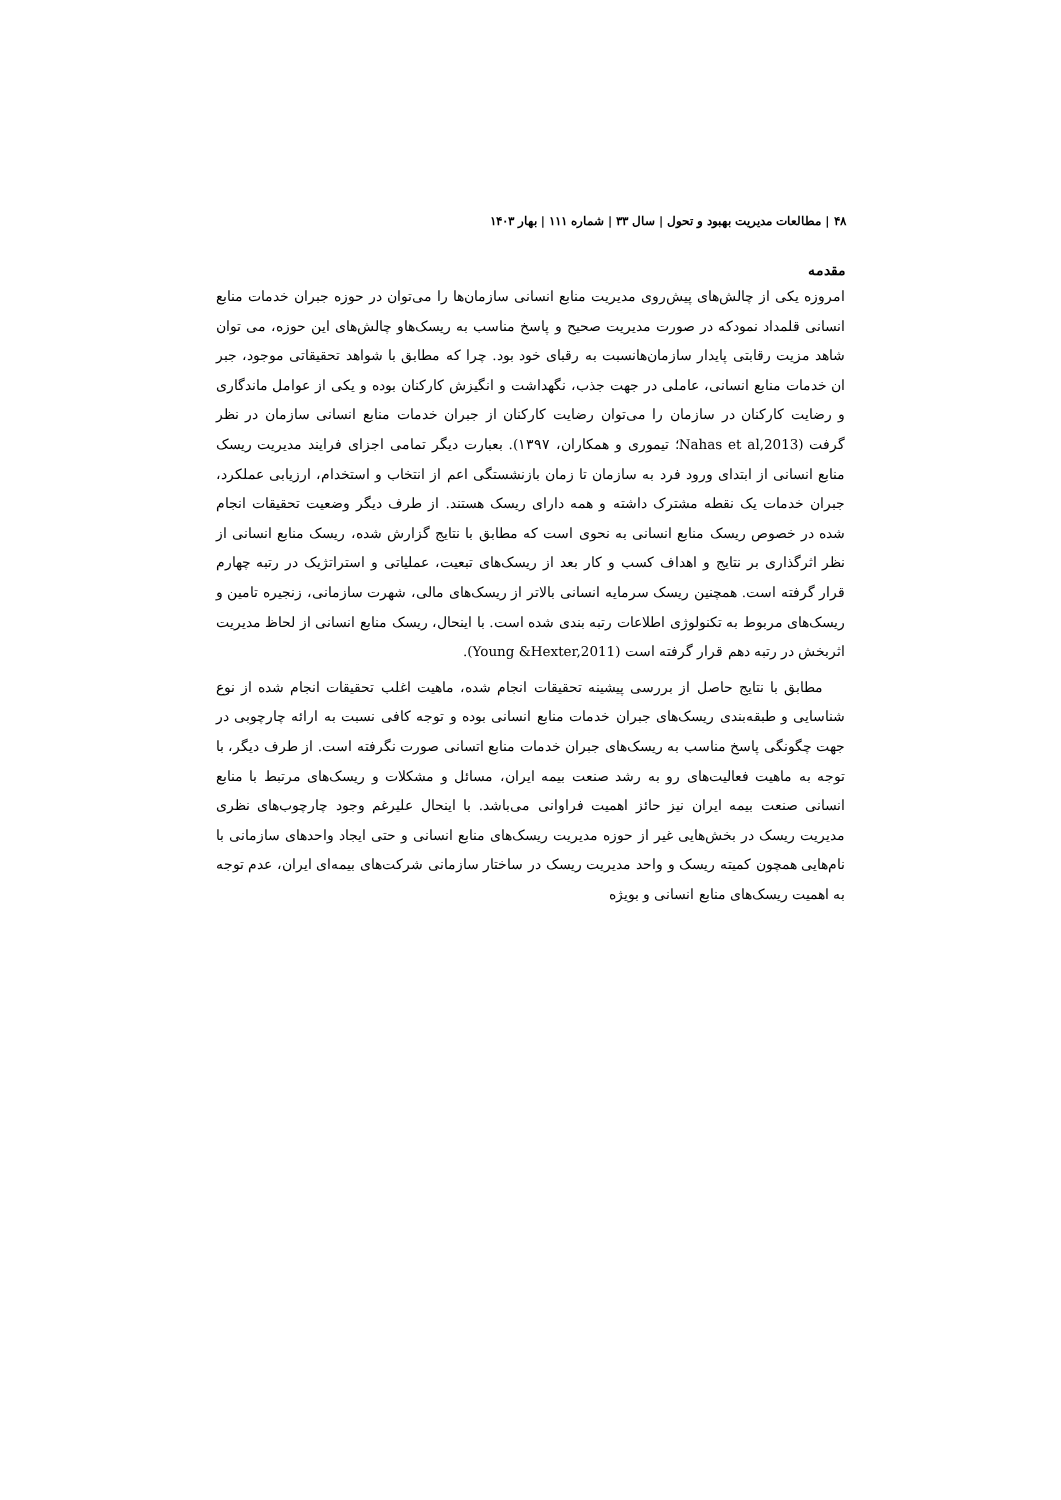۴۸ | مطالعات مدیریت بهبود و تحول | سال ۳۳ | شماره ۱۱۱ | بهار ۱۴۰۳
مقدمه
امروزه یکی از چالش‌های پیش‌روی مدیریت منابع انسانی سازمان‌ها را می‌توان در حوزه جبران خدمات منابع انسانی قلمداد نمودکه در صورت مدیریت صحیح و پاسخ مناسب به ریسک‌هاو چالش‌های این حوزه، می توان شاهد مزیت رقابتی پایدار سازمان‌هانسبت به رقبای خود بود. چرا که مطابق با شواهد تحقیقاتی موجود، جبر ان خدمات منابع انسانی، عاملی در جهت جذب، نگهداشت و انگیزش کارکنان بوده و یکی از عوامل ماندگاری و رضایت کارکنان در سازمان را می‌توان رضایت کارکنان از جبران خدمات منابع انسانی سازمان در نظر گرفت (Nahas et al,2013؛ تیموری و همکاران، ۱۳۹۷). بعبارت دیگر تمامی اجزای فرایند مدیریت ریسک منابع انسانی از ابتدای ورود فرد به سازمان تا زمان بازنشستگی اعم از انتخاب و استخدام، ارزیابی عملکرد، جبران خدمات یک نقطه مشترک داشته و همه دارای ریسک هستند. از طرف دیگر وضعیت تحقیقات انجام شده در خصوص ریسک منابع انسانی به نحوی است که مطابق با نتایج گزارش شده، ریسک منابع انسانی از نظر اثرگذاری بر نتایج و اهداف کسب و کار بعد از ریسک‌های تبعیت، عملیاتی و استراتژیک در رتبه چهارم قرار گرفته است. همچنین ریسک سرمایه انسانی بالاتر از ریسک‌های مالی، شهرت سازمانی، زنجیره تامین و ریسک‌های مربوط به تکنولوژی اطلاعات رتبه بندی شده است. با اینحال، ریسک منابع انسانی از لحاظ مدیریت اثربخش در رتبه دهم قرار گرفته است (Young &Hexter,2011).
مطابق با نتایج حاصل از بررسی پیشینه تحقیقات انجام شده، ماهیت اغلب تحقیقات انجام شده از نوع شناسایی و طبقه‌بندی ریسک‌های جبران خدمات منابع انسانی بوده و توجه کافی نسبت به ارائه چارچوبی در جهت چگونگی پاسخ مناسب به ریسک‌های جبران خدمات منابع اتسانی صورت نگرفته است. از طرف دیگر، با توجه به ماهیت فعالیت‌های رو به رشد صنعت بیمه ایران، مسائل و مشکلات و ریسک‌های مرتبط با منابع انسانی صنعت بیمه ایران نیز حائز اهمیت فراوانی می‌باشد. با اینحال علیرغم وجود چارچوب‌های نظری مدیریت ریسک در بخش‌هایی غیر از حوزه مدیریت ریسک‌های منابع انسانی و حتی ایجاد واحدهای سازمانی با نام‌هایی همچون کمیته ریسک و واحد مدیریت ریسک در ساختار سازمانی شرکت‌های بیمه‌ای ایران، عدم توجه به اهمیت ریسک‌های منابع انسانی و بویژه